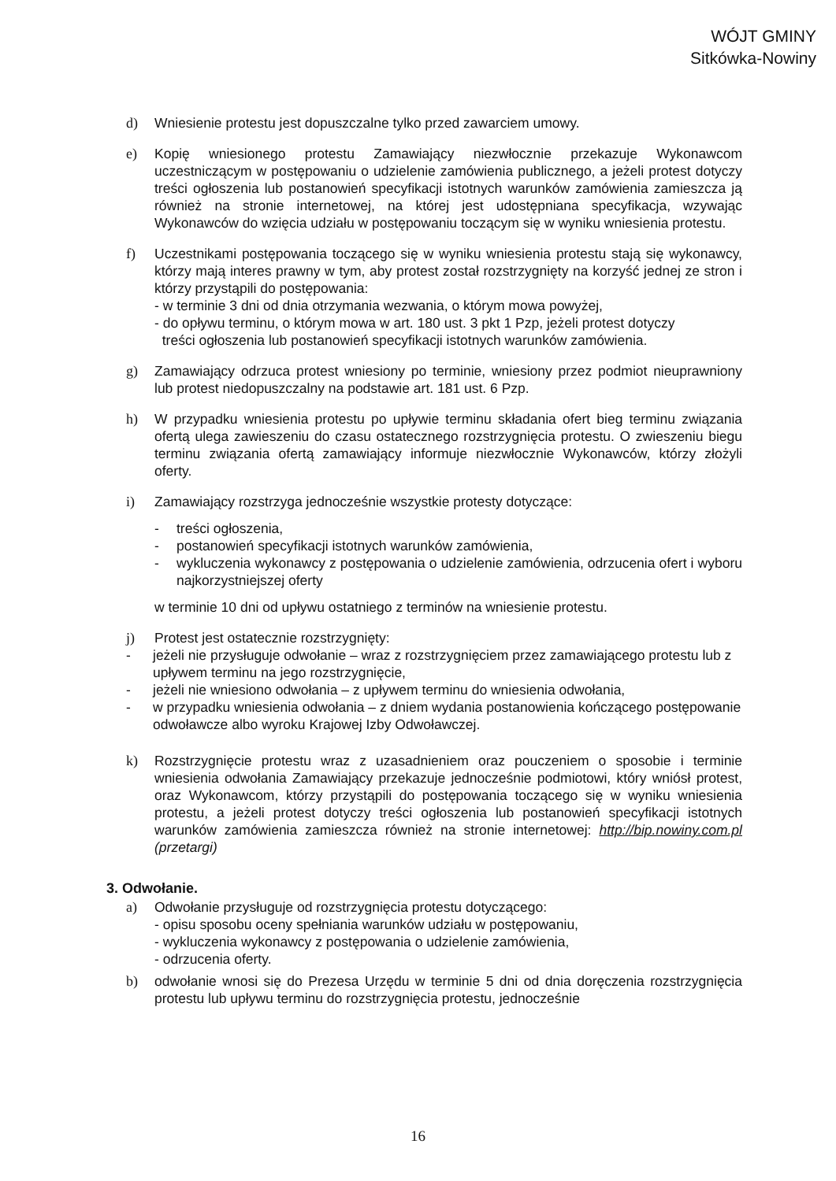WÓJT GMINY
Sitkówka-Nowiny
d) Wniesienie protestu jest dopuszczalne tylko przed zawarciem umowy.
e) Kopię wniesionego protestu Zamawiający niezwłocznie przekazuje Wykonawcom uczestniczącym w postępowaniu o udzielenie zamówienia publicznego, a jeżeli protest dotyczy treści ogłoszenia lub postanowień specyfikacji istotnych warunków zamówienia zamieszcza ją również na stronie internetowej, na której jest udostępniana specyfikacja, wzywając Wykonawców do wzięcia udziału w postępowaniu toczącym się w wyniku wniesienia protestu.
f) Uczestnikami postępowania toczącego się w wyniku wniesienia protestu stają się wykonawcy, którzy mają interes prawny w tym, aby protest został rozstrzygnięty na korzyść jednej ze stron i którzy przystąpili do postępowania:
- w terminie 3 dni od dnia otrzymania wezwania, o którym mowa powyżej,
- do opływu terminu, o którym mowa w art. 180 ust. 3 pkt 1 Pzp, jeżeli protest dotyczy
treści ogłoszenia lub postanowień specyfikacji istotnych warunków zamówienia.
g) Zamawiający odrzuca protest wniesiony po terminie, wniesiony przez podmiot nieuprawniony lub protest niedopuszczalny na podstawie art. 181 ust. 6 Pzp.
h) W przypadku wniesienia protestu po upływie terminu składania ofert bieg terminu związania ofertą ulega zawieszeniu do czasu ostatecznego rozstrzygnięcia protestu. O zwieszeniu biegu terminu związania ofertą zamawiający informuje niezwłocznie Wykonawców, którzy złożyli oferty.
i) Zamawiający rozstrzyga jednocześnie wszystkie protesty dotyczące:
- treści ogłoszenia,
- postanowień specyfikacji istotnych warunków zamówienia,
- wykluczenia wykonawcy z postępowania o udzielenie zamówienia, odrzucenia ofert i wyboru najkorzystniejszej oferty
w terminie 10 dni od upływu ostatniego z terminów na wniesienie protestu.
j) Protest jest ostatecznie rozstrzygnięty:
- jeżeli nie przysługuje odwołanie – wraz z rozstrzygnięciem przez zamawiającego protestu lub z upływem terminu na jego rozstrzygnięcie,
- jeżeli nie wniesiono odwołania – z upływem terminu do wniesienia odwołania,
- w przypadku wniesienia odwołania – z dniem wydania postanowienia kończącego postępowanie odwoławcze albo wyroku Krajowej Izby Odwoławczej.
k) Rozstrzygnięcie protestu wraz z uzasadnieniem oraz pouczeniem o sposobie i terminie wniesienia odwołania Zamawiający przekazuje jednocześnie podmiotowi, który wniósł protest, oraz Wykonawcom, którzy przystąpili do postępowania toczącego się w wyniku wniesienia protestu, a jeżeli protest dotyczy treści ogłoszenia lub postanowień specyfikacji istotnych warunków zamówienia zamieszcza również na stronie internetowej: http://bip.nowiny.com.pl (przetargi)
3. Odwołanie.
a) Odwołanie przysługuje od rozstrzygnięcia protestu dotyczącego:
- opisu sposobu oceny spełniania warunków udziału w postępowaniu,
- wykluczenia wykonawcy z postępowania o udzielenie zamówienia,
- odrzucenia oferty.
b) odwołanie wnosi się do Prezesa Urzędu w terminie 5 dni od dnia doręczenia rozstrzygnięcia protestu lub upływu terminu do rozstrzygnięcia protestu, jednocześnie
16